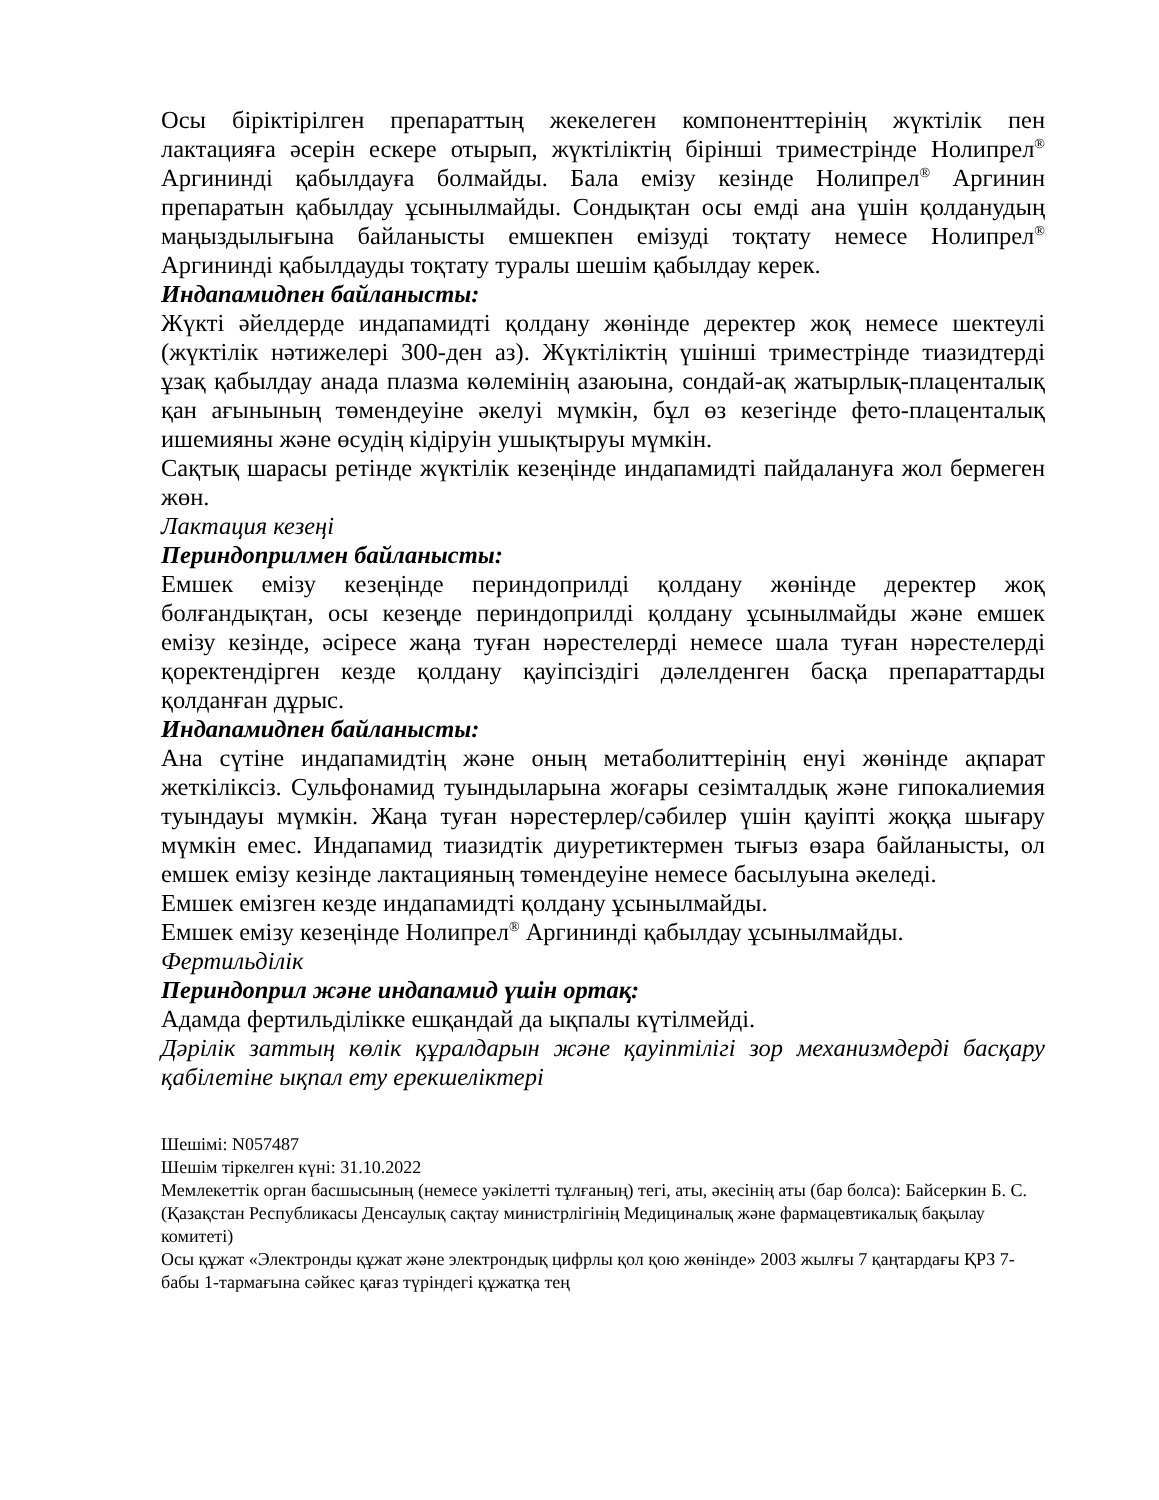Осы біріктірілген препараттың жекелеген компоненттерінің жүктілік пен лактацияға әсерін ескере отырып, жүктіліктің бірінші триместрінде Нолипрел<sup>®</sup> Аргининді қабылдауға болмайды. Бала емізу кезінде Нолипрел<sup>®</sup> Аргинин препаратын қабылдау ұсынылмайды. Сондықтан осы емді ана үшін қолданудың маңыздылығына байланысты емшекпен емізуді тоқтату немесе Нолипрел<sup>®</sup> Аргининді қабылдауды тоқтату туралы шешім қабылдау керек.
Индапамидпен байланысты:
Жүкті әйелдерде индапамидті қолдану жөнінде деректер жоқ немесе шектеулі (жүктілік нәтижелері 300-ден аз). Жүктіліктің үшінші триместрінде тиазидтерді ұзақ қабылдау анада плазма көлемінің азаюына, сондай-ақ жатырлық-плаценталық қан ағынының төмендеуіне әкелуі мүмкін, бұл өз кезегінде фето-плаценталық ишемияны және өсудің кідіруін ушықтыруы мүмкін.
Сақтық шарасы ретінде жүктілік кезеңінде индапамидті пайдалануға жол бермеген жөн.
Лактация кезеңі
Периндоприлмен байланысты:
Емшек емізу кезеңінде периндоприлді қолдану жөнінде деректер жоқ болғандықтан, осы кезеңде периндоприлді қолдану ұсынылмайды және емшек емізу кезінде, әсіресе жаңа туған нәрестелерді немесе шала туған нәрестелерді қоректендірген кезде қолдану қауіпсіздігі дәлелденген басқа препараттарды қолданған дұрыс.
Индапамидпен байланысты:
Ана сүтіне индапамидтің және оның метаболиттерінің енуі жөнінде ақпарат жеткіліксіз. Сульфонамид туындыларына жоғары сезімталдық және гипокалиемия туындауы мүмкін. Жаңа туған нәрестерлер/сәбилер үшін қауіпті жоққа шығару мүмкін емес. Индапамид тиазидтік диуретиктермен тығыз өзара байланысты, ол емшек емізу кезінде лактацияның төмендеуіне немесе басылуына әкеледі.
Емшек емізген кезде индапамидті қолдану ұсынылмайды.
Емшек емізу кезеңінде Нолипрел<sup>®</sup> Аргининді қабылдау ұсынылмайды.
Фертильділік
Периндоприл және индапамид үшін ортақ:
Адамда фертильділікке ешқандай да ықпалы күтілмейді.
Дәрілік заттың көлік құралдарын және қауіптілігі зор механизмдерді басқару қабілетіне ықпал ету ерекшеліктері
Шешімі: N057487
Шешім тіркелген күні: 31.10.2022
Мемлекеттік орган басшысының (немесе уәкілетті тұлғаның) тегі, аты, әкесінің аты (бар болса): Байсеркин Б. С.
(Қазақстан Республикасы Денсаулық сақтау министрлігінің Медициналық және фармацевтикалық бақылау комитеті)
Осы құжат «Электронды құжат және электрондық цифрлы қол қою жөнінде» 2003 жылғы 7 қаңтардағы ҚРЗ 7-бабы 1-тармағына сәйкес қағаз түріндегі құжатқа тең